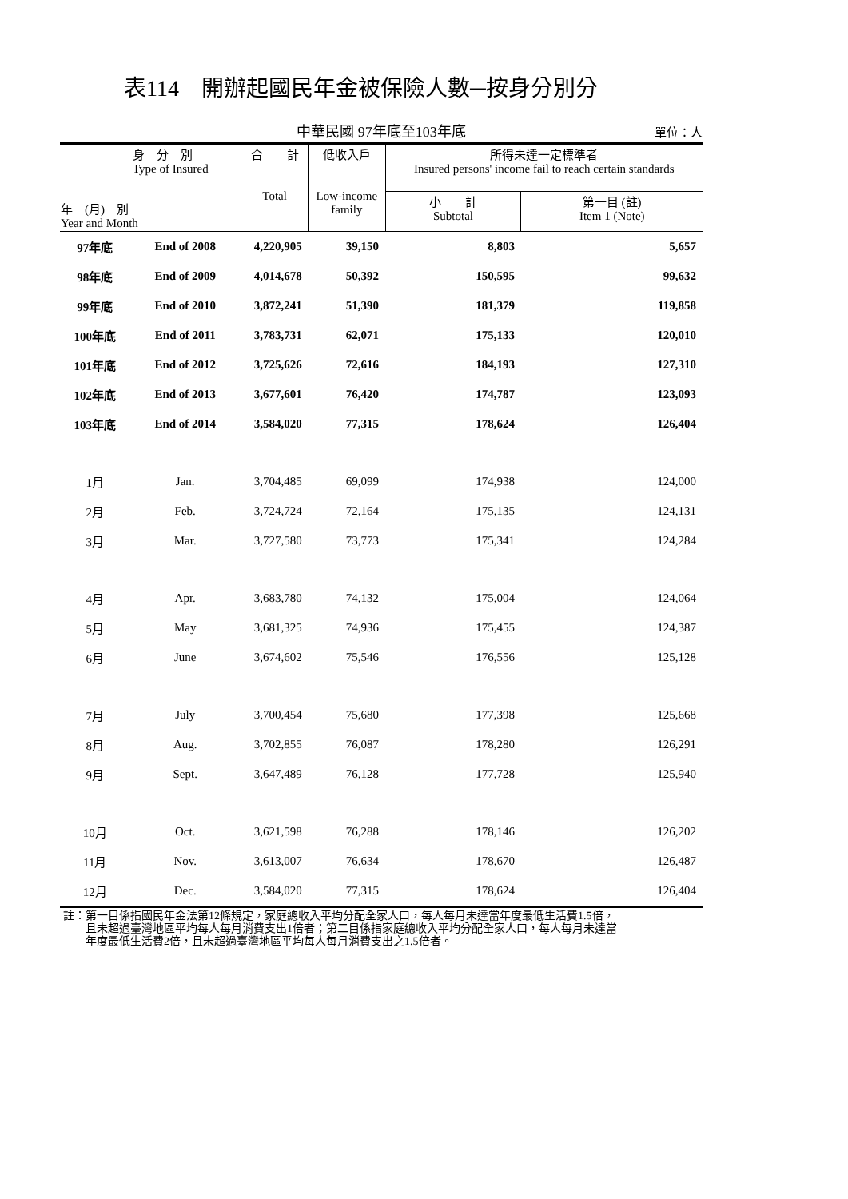表114　開辦起國民年金被保險人數─按身分別分
中華民國 97年底至103年底 單位：人
| 身 分 別 Type of Insured 年 (月) 別 Year and Month | | 合 計 Total | 低收入戶 Low-income family | 所得未達一定標準者 Insured persons' income fail to reach certain standards | |
| --- | --- | --- | --- | --- | --- |
| | | | | 小 計 Subtotal | 第一目 (註) Item 1 (Note) |
| 97年底 | End of 2008 | 4,220,905 | 39,150 | 8,803 | 5,657 |
| 98年底 | End of 2009 | 4,014,678 | 50,392 | 150,595 | 99,632 |
| 99年底 | End of 2010 | 3,872,241 | 51,390 | 181,379 | 119,858 |
| 100年底 | End of 2011 | 3,783,731 | 62,071 | 175,133 | 120,010 |
| 101年底 | End of 2012 | 3,725,626 | 72,616 | 184,193 | 127,310 |
| 102年底 | End of 2013 | 3,677,601 | 76,420 | 174,787 | 123,093 |
| 103年底 | End of 2014 | 3,584,020 | 77,315 | 178,624 | 126,404 |
| 1月 | Jan. | 3,704,485 | 69,099 | 174,938 | 124,000 |
| 2月 | Feb. | 3,724,724 | 72,164 | 175,135 | 124,131 |
| 3月 | Mar. | 3,727,580 | 73,773 | 175,341 | 124,284 |
| 4月 | Apr. | 3,683,780 | 74,132 | 175,004 | 124,064 |
| 5月 | May | 3,681,325 | 74,936 | 175,455 | 124,387 |
| 6月 | June | 3,674,602 | 75,546 | 176,556 | 125,128 |
| 7月 | July | 3,700,454 | 75,680 | 177,398 | 125,668 |
| 8月 | Aug. | 3,702,855 | 76,087 | 178,280 | 126,291 |
| 9月 | Sept. | 3,647,489 | 76,128 | 177,728 | 125,940 |
| 10月 | Oct. | 3,621,598 | 76,288 | 178,146 | 126,202 |
| 11月 | Nov. | 3,613,007 | 76,634 | 178,670 | 126,487 |
| 12月 | Dec. | 3,584,020 | 77,315 | 178,624 | 126,404 |
註：第一目係指國民年金法第12條規定，家庭總收入平均分配全家人口，每人每月未達當年度最低生活費1.5倍，
　　且未超過臺灣地區平均每人每月消費支出1倍者；第二目係指家庭總收入平均分配全家人口，每人每月未達當
　　年度最低生活費2倍，且未超過臺灣地區平均每人每月消費支出之1.5倍者。